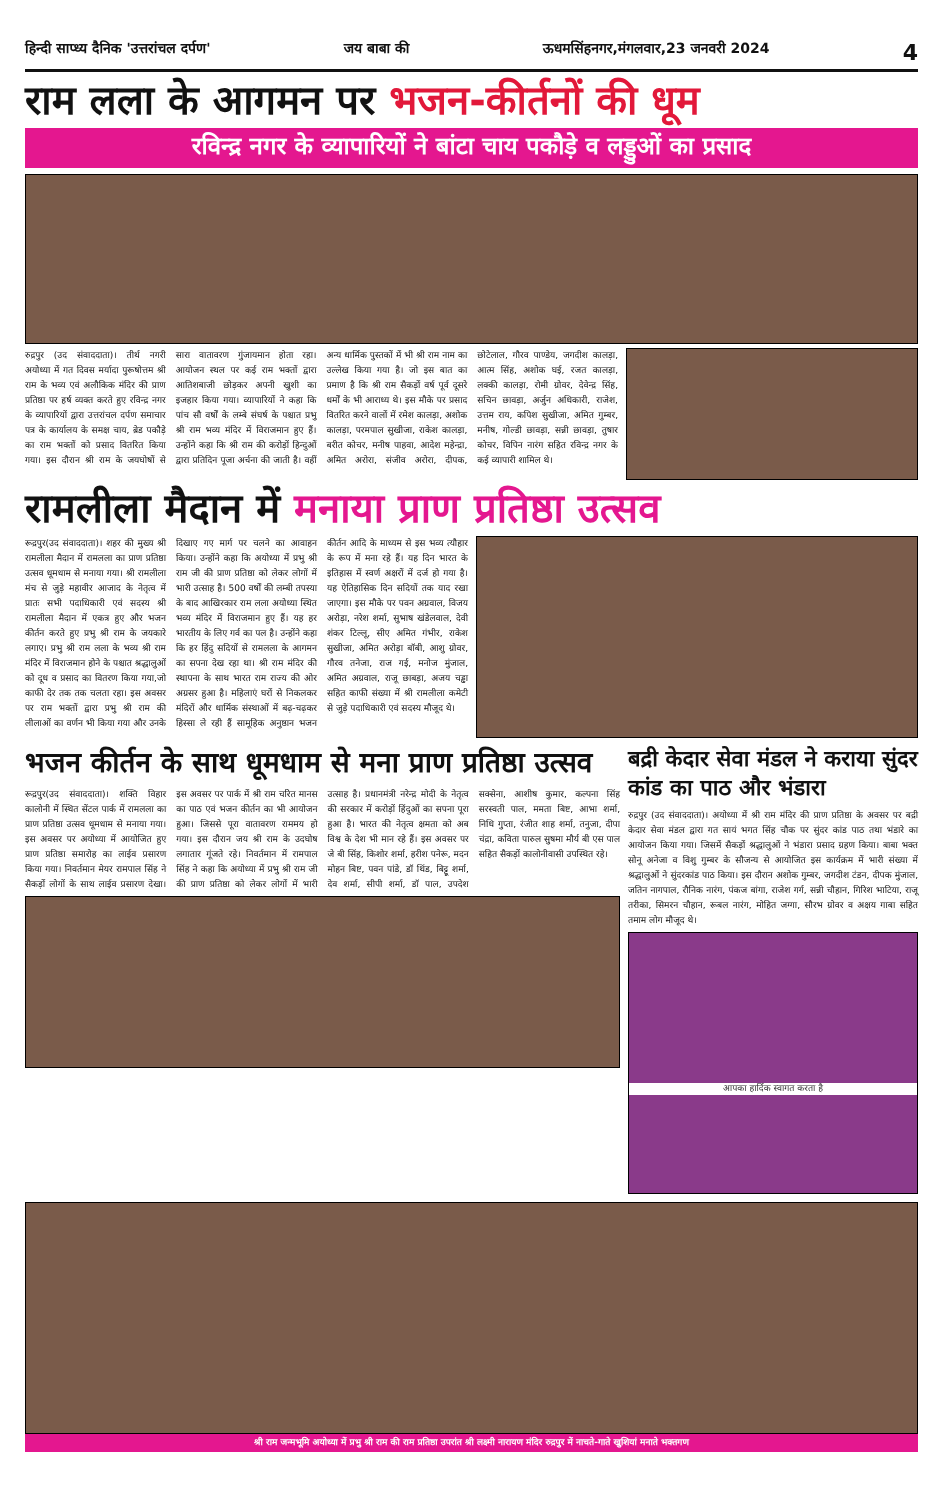हिन्दी साप्ध्य दैनिक 'उत्तरांचल दर्पण' जय बाबा की ऊधमसिंहनगर,मंगलवार,23 जनवरी 2024 4
राम लला के आगमन पर भजन-कीर्तनों की धूम
रविन्द्र नगर के व्यापारियों ने बांटा चाय पकौड़े व लड्डुओं का प्रसाद
रुद्रपुर (उद संवाददाता)। तीर्थ नगरी अयोध्या में गत दिवस मर्यादा पुरूषोत्तम श्री राम के भव्य एवं अलौकिक मंदिर की प्राण प्रतिष्ठा पर हर्ष व्यक्त करते हुए रविन्द्र नगर के व्यापारियों द्वारा उत्तरांचल दर्पण समाचार पत्र के कार्यालय के समक्ष चाय, ब्रेड पकौड़े का राम भक्तों को प्रसाद वितरित किया गया। इस दौरान श्री राम के जयघोषों से सारा वातावरण गुंजायमान होता रहा। आयोजन स्थल पर कई राम भक्तों द्वारा आतिशबाजी छोड़कर अपनी खुशी का इजहार किया गया। व्यापारियों ने कहा कि पांच सौ वर्षों के लम्बे संघर्ष के पश्चात प्रभु श्री राम भव्य मंदिर में विराजमान हुए हैं। उन्होंने कहा कि श्री राम की करोड़ों हिन्दुओं द्वारा प्रतिदिन पूजा अर्चना की जाती है। वहीं अन्य धार्मिक पुस्तकों में भी श्री राम नाम का उल्लेख किया गया है। जो इस बात का प्रमाण है कि श्री राम सैकड़ों वर्ष पूर्व दूसरे धर्मों के भी आराध्य थे। इस मौके पर प्रसाद वितरित करने वालों में रमेश कालड़ा, अशोक कालड़ा, परमपाल सुखीजा, राकेश कालड़ा, बरीत कोचर, मनीष पाहवा, आदेश महेन्द्रा, अमित अरोरा, संजीव अरोरा, दीपक, छोटेलाल, गौरव पाण्डेय, जगदीश कालड़ा, आत्म सिंह, अशोक घई, रजत कालड़ा, लक्की कालड़ा, रोमी ग्रोवर, देवेन्द्र सिंह, सचिन छावड़ा, अर्जुन अधिकारी, राजेश, उत्तम राय, कपिश सुखीजा, अमित गुम्बर, मनीष, गोल्डी छावड़ा, सन्नी छावड़ा, तुषार कोचर, विपिन नारंग सहित रविन्द्र नगर के कई व्यापारी शामिल थे।
रामलीला मैदान में मनाया प्राण प्रतिष्ठा उत्सव
रूद्रपुर(उद संवाददाता)। शहर की मुख्य श्री रामलीला मैदान में रामलला का प्राण प्रतिष्ठा उत्सव धूमधाम से मनाया गया। श्री रामलीला मंच से जुड़े महावीर आजाद के नेतृत्व में प्रातः सभी पदाधिकारी एवं सदस्य श्री रामलीला मैदान में एकत्र हुए और भजन कीर्तन करते हुए प्रभु श्री राम के जयकारे लगाए। प्रभु श्री राम लला के भव्य श्री राम मंदिर में विराजमान होने के पश्चात श्रद्धालुओं को दूध व प्रसाद का वितरण किया गया,जो काफी देर तक तक चलता रहा। इस अवसर पर राम भक्तों द्वारा प्रभु श्री राम की लीलाओं का वर्णन भी किया गया और उनके दिखाए गए मार्ग पर चलने का आवाहन किया। उन्होंने कहा कि अयोध्या में प्रभु श्री राम जी की प्राण प्रतिष्ठा को लेकर लोगों में भारी उत्साह है। 500 वर्षों की लम्बी तपस्या के बाद आखिरकार राम लला अयोध्या स्थित भव्य मंदिर में विराजमान हुए हैं। यह हर भारतीय के लिए गर्व का पल है। उन्होंने कहा कि हर हिंदु सदियों से रामलला के आगमन का सपना देख रहा था। श्री राम मंदिर की स्थापना के साथ भारत राम राज्य की ओर अग्रसर हुआ है। महिलाएं घरों से निकलकर मंदिरों और धार्मिक संस्थाओं में बढ़-चढ़कर हिस्सा ले रही हैं सामूहिक अनुष्ठान भजन कीर्तन आदि के माध्यम से इस भव्य त्यौहार के रूप में मना रहे हैं। यह दिन भारत के इतिहास में स्वर्ण अक्षरों में दर्ज हो गया है। यह ऐतिहासिक दिन सदियों तक याद रखा जाएगा। इस मौके पर पवन अग्रवाल, विजय अरोड़ा, नरेश शर्मा, सुभाष खंडेलवाल, देवी शंकर टिल्लू, सीए अमित गंभीर, राकेश सुखीजा, अमित अरोड़ा बॉबी, आशु ग्रोवर, गौरव तनेजा, राज गई, मनोज मुंजाल, अमित अग्रवाल, राजू छाबड़ा, अजय चड्ढा सहित काफी संख्या में श्री रामलीला कमेटी से जुड़े पदाधिकारी एवं सदस्य मौजूद थे।
भजन कीर्तन के साथ धूमधाम से मना प्राण प्रतिष्ठा उत्सव
रूद्रपुर(उद संवाददाता)। शक्ति विहार कालोनी में स्थित सेंटल पार्क में रामलला का प्राण प्रतिष्ठा उत्सव धूमधाम से मनाया गया। इस अवसर पर अयोध्या में आयोजित हुए प्राण प्रतिष्ठा समारोह का लाईव प्रसारण किया गया। निवर्तमान मेयर रामपाल सिंह ने सैकड़ों लोगों के साथ लाईव प्रसारण देखा। इस अवसर पर पार्क में श्री राम चरित मानस का पाठ एवं भजन कीर्तन का भी आयोजन हुआ। जिससे पूरा वातावरण राममय हो गया। इस दौरान जय श्री राम के उदघोष लगातार गूंजते रहे। निवर्तमान में रामपाल सिंह ने कहा कि अयोध्या में प्रभु श्री राम जी की प्राण प्रतिष्ठा को लेकर लोगों में भारी उत्साह है। प्रधानमंत्री नरेन्द्र मोदी के नेतृत्व की सरकार में करोड़ों हिंदुओं का सपना पूरा हुआ है। भारत की नेतृत्व क्षमता को अब विश्व के देश भी मान रहे हैं। इस अवसर पर जे बी सिंह, किशोर शर्मा, हरीश पनेरू, मदन मोहन बिष्ट, पवन पांडे, डॉ थिंड, बिट्टू शर्मा, देव शर्मा, सीपी शर्मा, डॉ पाल, उपदेश सक्सेना, आशीष कुमार, कल्पना सिंह सरस्वती पाल, ममता बिष्ट, आभा शर्मा, निधि गुप्ता, रंजीत शाह शर्मा, तनुजा, दीपा चंद्रा, कविता पारुल सुषमा मौर्य बी एस पाल सहित सैकड़ों कालोनीवासी उपस्थित रहे।
बद्री केदार सेवा मंडल ने कराया सुंदर कांड का पाठ और भंडारा
रुद्रपुर (उद संवाददाता)। अयोध्या में श्री राम मंदिर की प्राण प्रतिष्ठा के अवसर पर बद्री केदार सेवा मंडल द्वारा गत सायं भगत सिंह चौक पर सुंदर कांड पाठ तथा भंडारे का आयोजन किया गया। जिसमें सैकड़ों श्रद्धालुओं ने भंडारा प्रसाद ग्रहण किया। बाबा भक्त सोनू अनेजा व विशु गुम्बर के सौजन्य से आयोजित इस कार्यक्रम में भारी संख्या में श्रद्धालुओं ने सुंदरकांड पाठ किया। इस दौरान अशोक गुम्बर, जगदीश टंडन, दीपक मुंजाल, जतिन नागपाल, रौनिक नारंग, पंकज बांगा, राजेश गर्ग, सन्नी चौहान, गिरिश भाटिया, राजू तरीका, सिमरन चौहान, रूबल नारंग, मोहित जग्गा, सौरभ ग्रोवर व अक्षय गाबा सहित तमाम लोग मौजूद थे।
आपका हार्दिक स्वागत करता है
श्री राम जन्मभूमि अयोध्या में प्रभु श्री राम की राम प्रतिष्ठा उपरांत श्री लक्ष्मी नारायण मंदिर रुद्रपुर में नाचते-गाते खुशियां मनाते भक्तगण